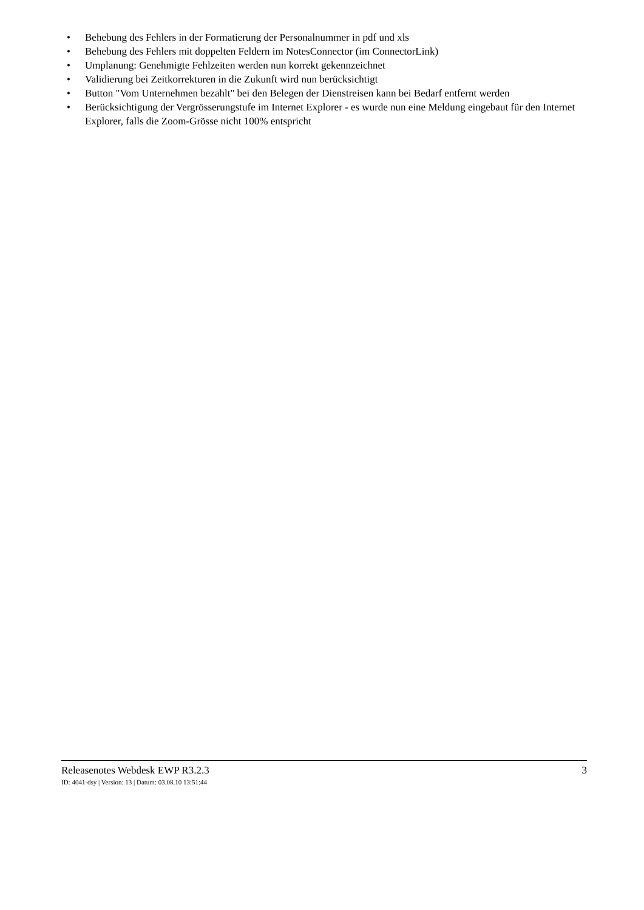• Behebung des Fehlers in der Formatierung der Personalnummer in pdf und xls
• Behebung des Fehlers mit doppelten Feldern im NotesConnector (im ConnectorLink)
• Umplanung: Genehmigte Fehlzeiten werden nun korrekt gekennzeichnet
• Validierung bei Zeitkorrekturen in die Zukunft wird nun berücksichtigt
• Button "Vom Unternehmen bezahlt" bei den Belegen der Dienstreisen kann bei Bedarf entfernt werden
• Berücksichtigung der Vergrösserungstufe im Internet Explorer - es wurde nun eine Meldung eingebaut für den Internet Explorer, falls die Zoom-Grösse nicht 100% entspricht
Releasenotes Webdesk EWP R3.2.3 3
ID: 4041-dsy | Version: 13 | Datum: 03.08.10 13:51:44